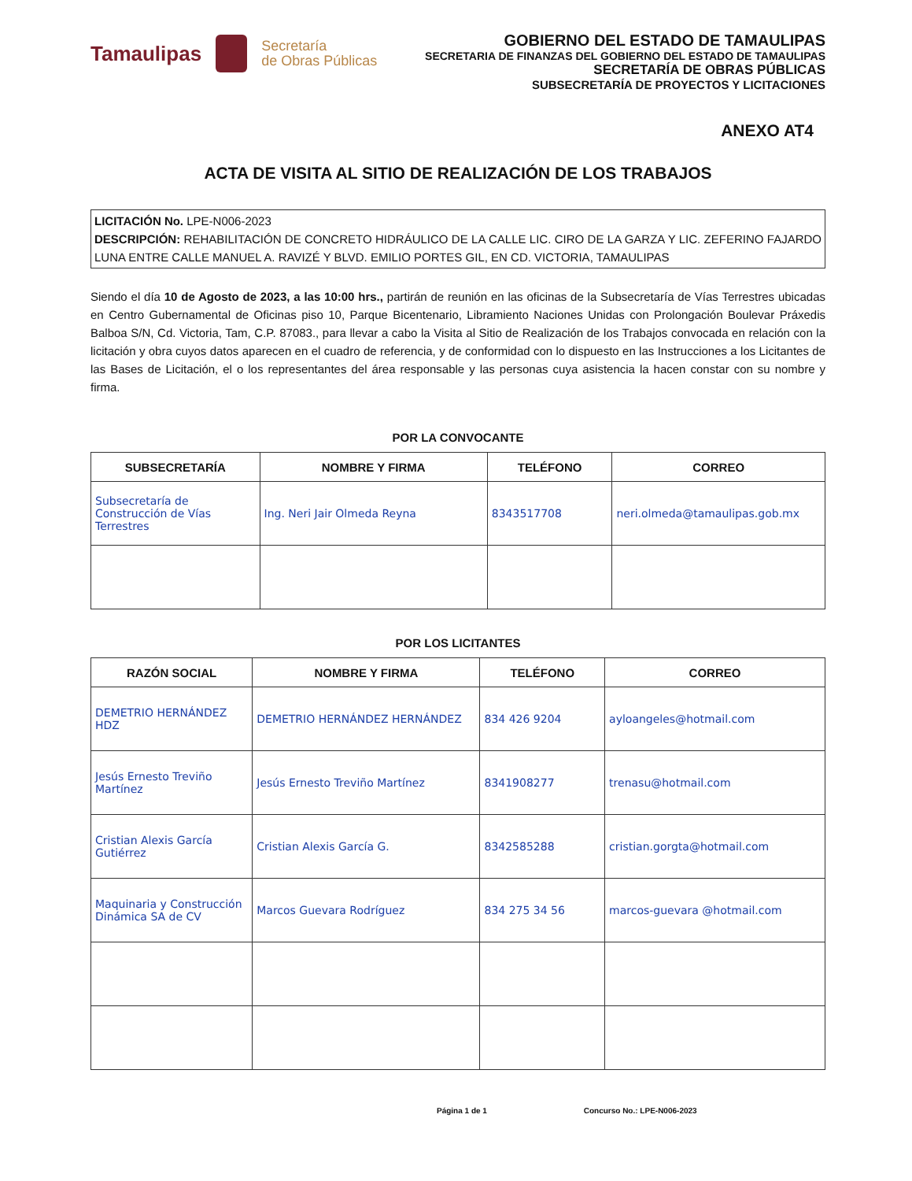Tamaulipas
Secretaría
de Obras Públicas
GOBIERNO DEL ESTADO DE TAMAULIPAS
SECRETARIA DE FINANZAS DEL GOBIERNO DEL ESTADO DE TAMAULIPAS
SECRETARÍA DE OBRAS PÚBLICAS
SUBSECRETARÍA DE PROYECTOS Y LICITACIONES
ANEXO AT4
ACTA DE VISITA AL SITIO DE REALIZACIÓN DE LOS TRABAJOS
LICITACIÓN No. LPE-N006-2023
DESCRIPCIÓN: REHABILITACIÓN DE CONCRETO HIDRÁULICO DE LA CALLE LIC. CIRO DE LA GARZA Y LIC. ZEFERINO FAJARDO LUNA ENTRE CALLE MANUEL A. RAVIZÉ Y BLVD. EMILIO PORTES GIL, EN CD. VICTORIA, TAMAULIPAS
Siendo el día 10 de Agosto de 2023, a las 10:00 hrs., partirán de reunión en las oficinas de la Subsecretaría de Vías Terrestres ubicadas en Centro Gubernamental de Oficinas piso 10, Parque Bicentenario, Libramiento Naciones Unidas con Prolongación Boulevar Práxedis Balboa S/N, Cd. Victoria, Tam, C.P. 87083., para llevar a cabo la Visita al Sitio de Realización de los Trabajos convocada en relación con la licitación y obra cuyos datos aparecen en el cuadro de referencia, y de conformidad con lo dispuesto en las Instrucciones a los Licitantes de las Bases de Licitación, el o los representantes del área responsable y las personas cuya asistencia la hacen constar con su nombre y firma.
POR LA CONVOCANTE
| SUBSECRETARÍA | NOMBRE Y FIRMA | TELÉFONO | CORREO |
| --- | --- | --- | --- |
| Subsecretaría de Construcción de Vías Terrestres | Ing. Neri Jair Olmeda Reyna | 8343517708 | neri.olmeda@tamaulipas.gob.mx |
POR LOS LICITANTES
| RAZÓN SOCIAL | NOMBRE Y FIRMA | TELÉFONO | CORREO |
| --- | --- | --- | --- |
| DEMETRIO HERNÁNDEZ HDZ | DEMETRIO HERNÁNDEZ HERNÁNDEZ | 834 426 9204 | ayloangeles@hotmail.com |
| Jesús Ernesto Treviño Martínez | Jesús Ernesto Treviño Martínez | 8341908277 | trenasu@hotmail.com |
| Cristian Alexis García Gutiérrez | Cristian Alexis García G. | 8342585288 | cristian.gorgta@hotmail.com |
| Maquinaria y Construcción Dinámica SA de CV | Marcos Guevara Rodríguez | 834 275 34 56 | marcos-guevara @hotmail.com |
Página 1 de 1 Concurso No.: LPE-N006-2023